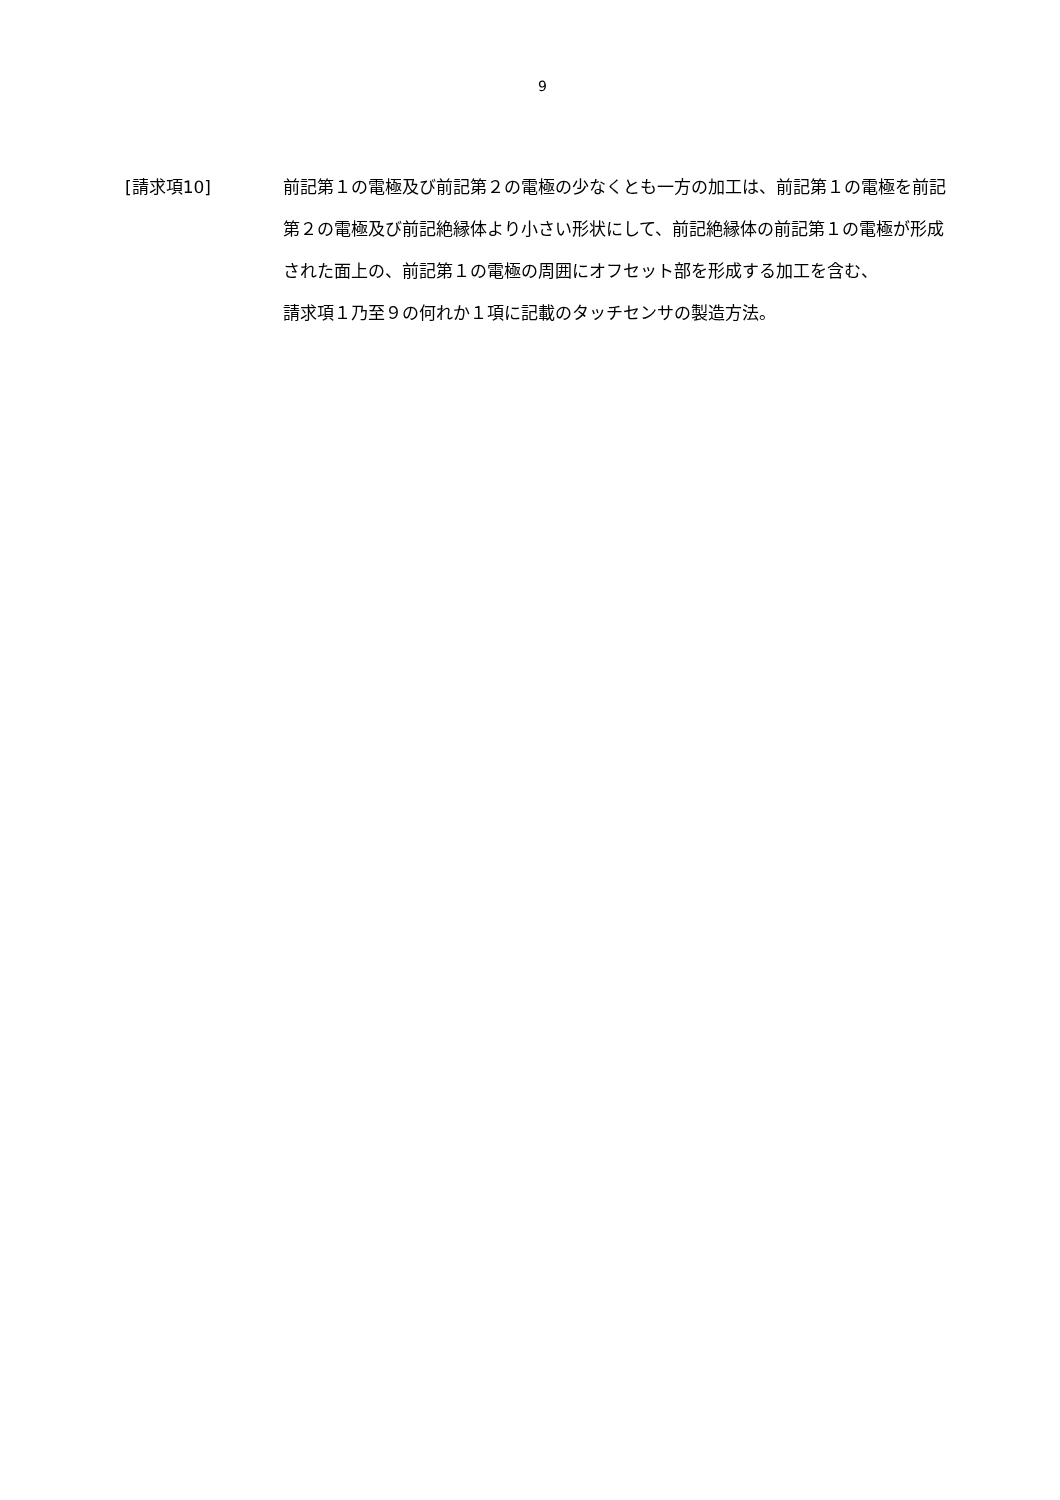9
[請求項10] 前記第１の電極及び前記第２の電極の少なくとも一方の加工は、前記第１の電極を前記第２の電極及び前記絶縁体より小さい形状にして、前記絶縁体の前記第１の電極が形成された面上の、前記第１の電極の周囲にオフセット部を形成する加工を含む、
請求項１乃至９の何れか１項に記載のタッチセンサの製造方法。